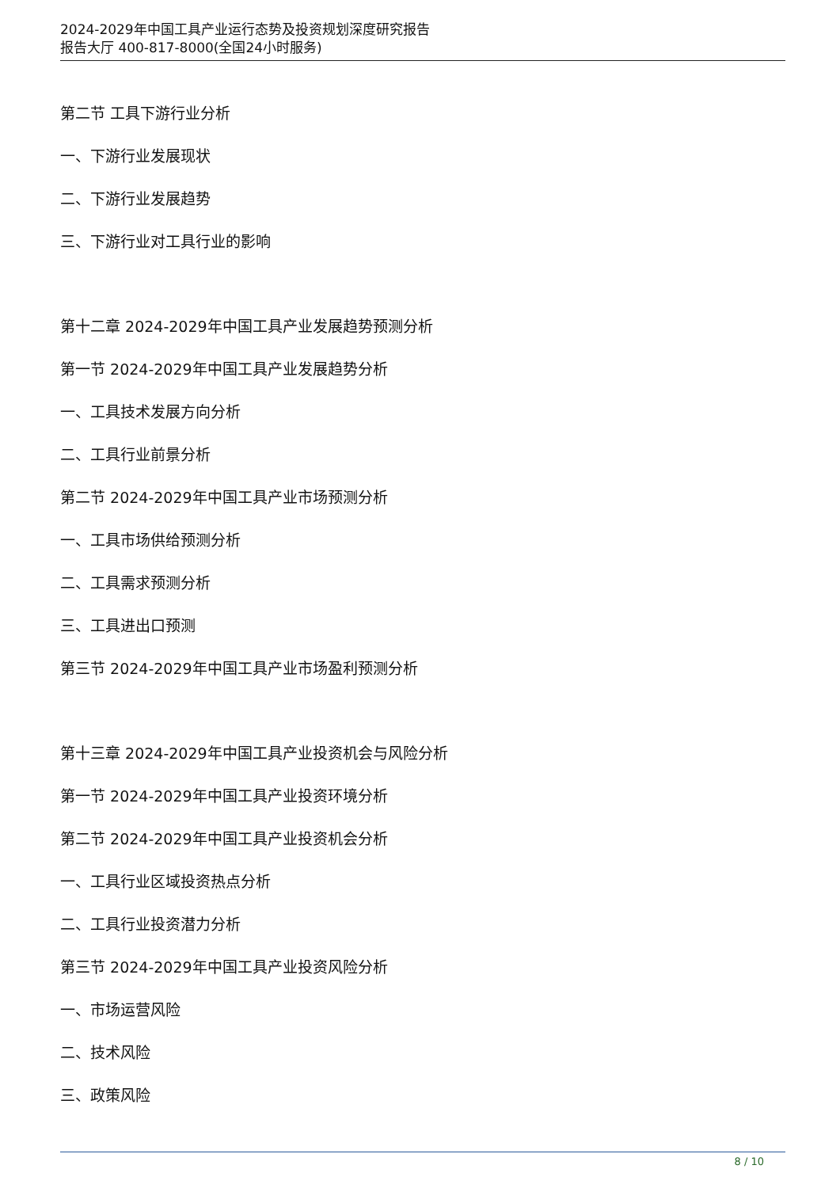2024-2029年中国工具产业运行态势及投资规划深度研究报告
报告大厅 400-817-8000(全国24小时服务)
第二节 工具下游行业分析
一、下游行业发展现状
二、下游行业发展趋势
三、下游行业对工具行业的影响
第十二章 2024-2029年中国工具产业发展趋势预测分析
第一节 2024-2029年中国工具产业发展趋势分析
一、工具技术发展方向分析
二、工具行业前景分析
第二节 2024-2029年中国工具产业市场预测分析
一、工具市场供给预测分析
二、工具需求预测分析
三、工具进出口预测
第三节 2024-2029年中国工具产业市场盈利预测分析
第十三章 2024-2029年中国工具产业投资机会与风险分析
第一节 2024-2029年中国工具产业投资环境分析
第二节 2024-2029年中国工具产业投资机会分析
一、工具行业区域投资热点分析
二、工具行业投资潜力分析
第三节 2024-2029年中国工具产业投资风险分析
一、市场运营风险
二、技术风险
三、政策风险
8 / 10